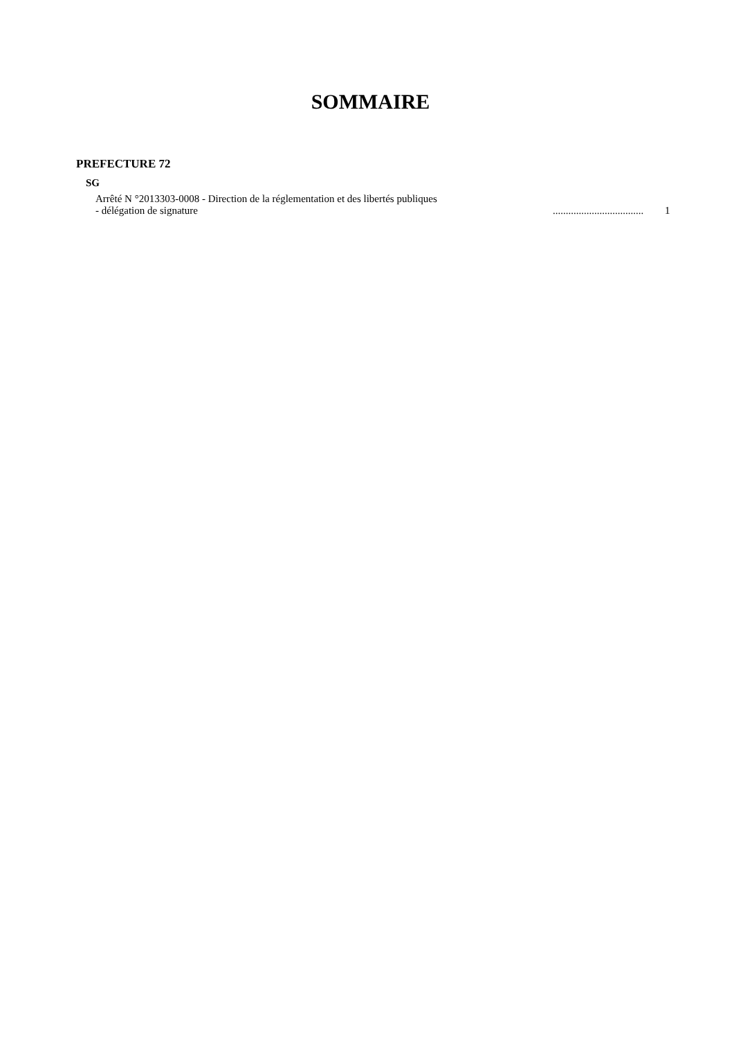SOMMAIRE
PREFECTURE 72
SG
Arrêté N °2013303-0008 - Direction de la réglementation et des libertés publiques
- délégation de signature ................................... 1